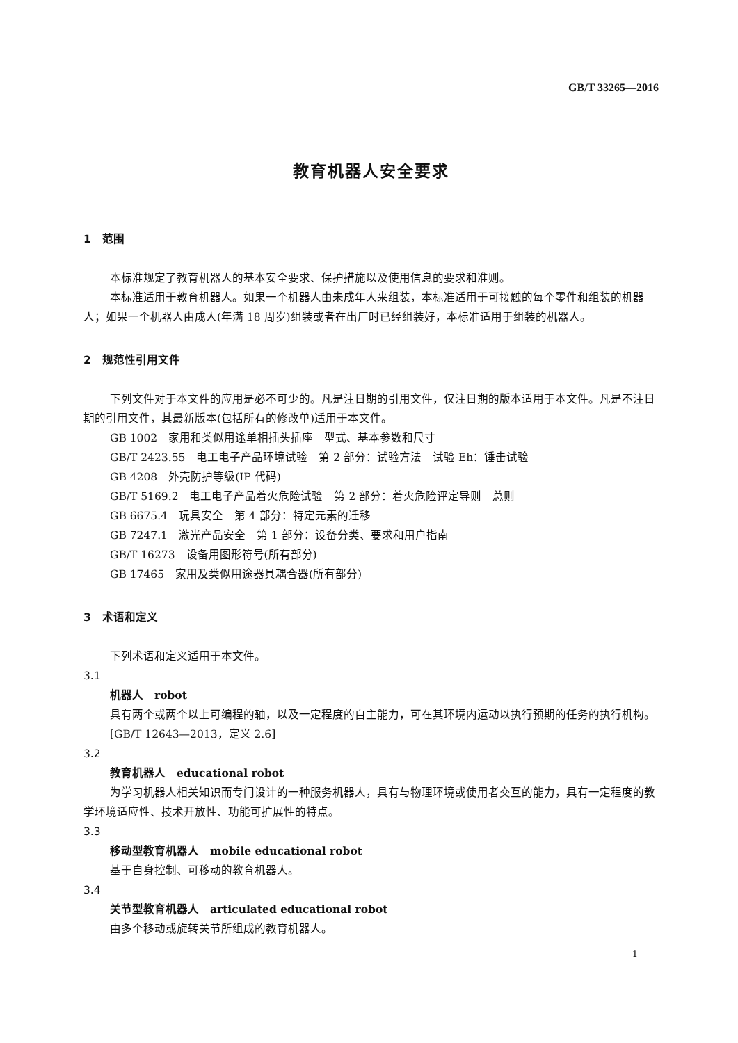GB/T 33265—2016
教育机器人安全要求
1　范围
本标准规定了教育机器人的基本安全要求、保护措施以及使用信息的要求和准则。
本标准适用于教育机器人。如果一个机器人由未成年人来组装，本标准适用于可接触的每个零件和组装的机器人；如果一个机器人由成人(年满 18 周岁)组装或者在出厂时已经组装好，本标准适用于组装的机器人。
2　规范性引用文件
下列文件对于本文件的应用是必不可少的。凡是注日期的引用文件，仅注日期的版本适用于本文件。凡是不注日期的引用文件，其最新版本(包括所有的修改单)适用于本文件。
GB 1002　家用和类似用途单相插头插座　型式、基本参数和尺寸
GB/T 2423.55　电工电子产品环境试验　第 2 部分：试验方法　试验 Eh：锤击试验
GB 4208　外壳防护等级(IP 代码)
GB/T 5169.2　电工电子产品着火危险试验　第 2 部分：着火危险评定导则　总则
GB 6675.4　玩具安全　第 4 部分：特定元素的迁移
GB 7247.1　激光产品安全　第 1 部分：设备分类、要求和用户指南
GB/T 16273　设备用图形符号(所有部分)
GB 17465　家用及类似用途器具耦合器(所有部分)
3　术语和定义
下列术语和定义适用于本文件。
3.1
机器人　robot
具有两个或两个以上可编程的轴，以及一定程度的自主能力，可在其环境内运动以执行预期的任务的执行机构。
[GB/T 12643—2013，定义 2.6]
3.2
教育机器人　educational robot
为学习机器人相关知识而专门设计的一种服务机器人，具有与物理环境或使用者交互的能力，具有一定程度的教学环境适应性、技术开放性、功能可扩展性的特点。
3.3
移动型教育机器人　mobile educational robot
基于自身控制、可移动的教育机器人。
3.4
关节型教育机器人　articulated educational robot
由多个移动或旋转关节所组成的教育机器人。
1